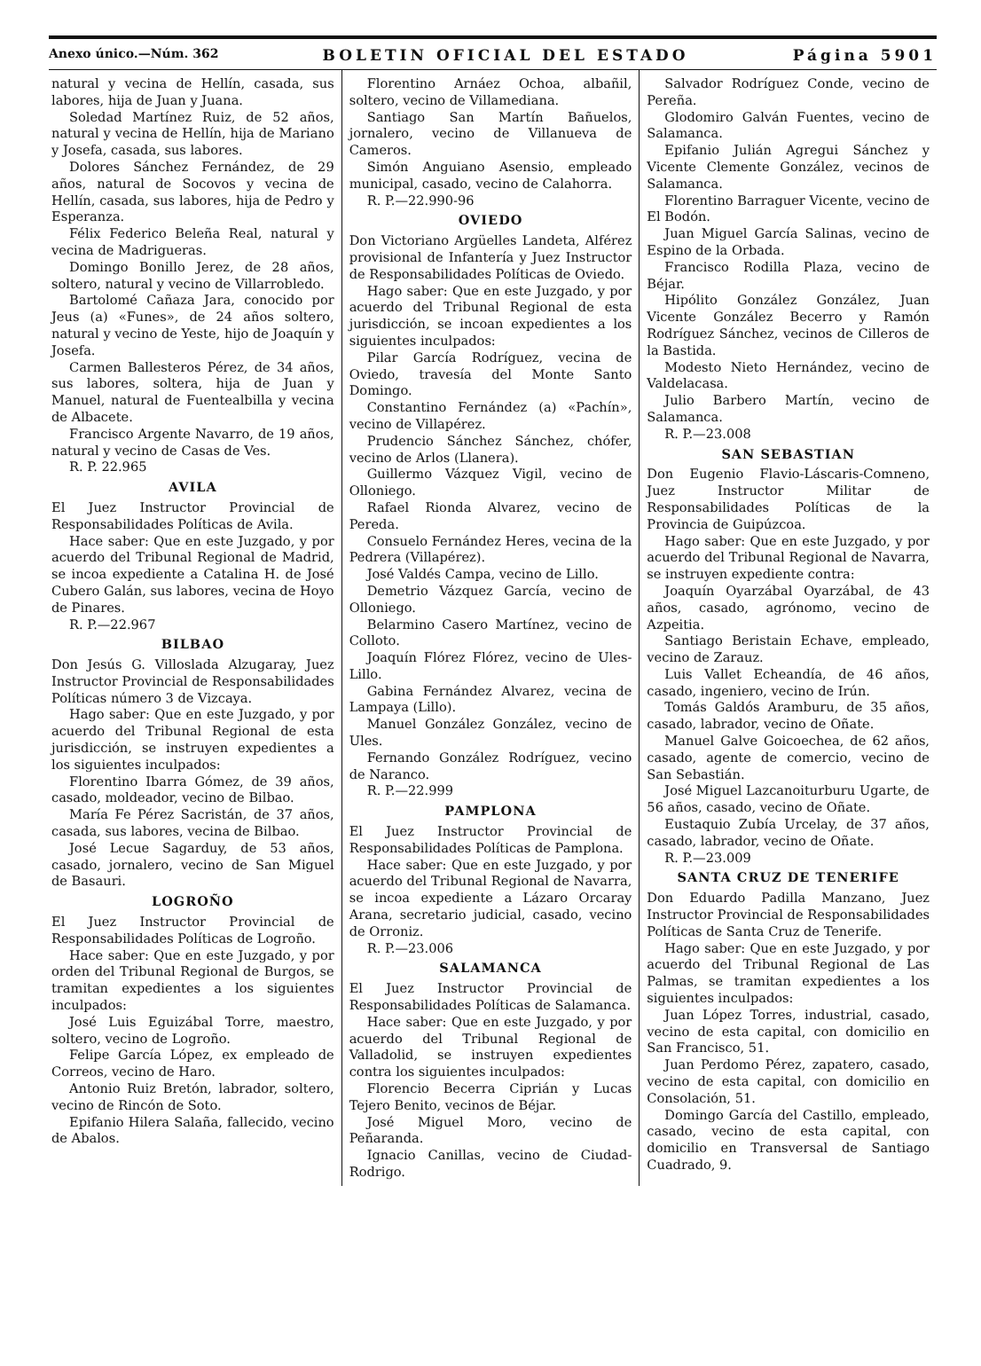Anexo único.—Núm. 362 BOLETIN OFICIAL DEL ESTADO Página 5901
natural y vecina de Hellín, casada, sus labores, hija de Juan y Juana.
Soledad Martínez Ruiz, de 52 años, natural y vecina de Hellín, hija de Mariano y Josefa, casada, sus labores.
Dolores Sánchez Fernández, de 29 años, natural de Socovos y vecina de Hellín, casada, sus labores, hija de Pedro y Esperanza.
Félix Federico Beleña Real, natural y vecina de Madrigueras.
Domingo Bonillo Jerez, de 28 años, soltero, natural y vecino de Villarrobledo.
Bartolomé Cañaza Jara, conocido por Jeus (a) «Funes», de 24 años soltero, natural y vecino de Yeste, hijo de Joaquín y Josefa.
Carmen Ballesteros Pérez, de 34 años, sus labores, soltera, hija de Juan y Manuel, natural de Fuentealbilla y vecina de Albacete.
Francisco Argente Navarro, de 19 años, natural y vecino de Casas de Ves.
R. P. 22.965
AVILA
El Juez Instructor Provincial de Responsabilidades Políticas de Avila.
Hace saber: Que en este Juzgado, y por acuerdo del Tribunal Regional de Madrid, se incoa expediente a Catalina H. de José Cubero Galán, sus labores, vecina de Hoyo de Pinares.
R. P.—22.967
BILBAO
Don Jesús G. Villosladа Alzugaray, Juez Instructor Provincial de Responsabilidades Políticas número 3 de Vizcaya.
Hago saber: Que en este Juzgado, y por acuerdo del Tribunal Regional de esta jurisdicción, se instruyen expedientes a los siguientes inculpados:
Florentino Ibarra Gómez, de 39 años, casado, moldeador, vecino de Bilbao.
María Fe Pérez Sacristán, de 37 años, casada, sus labores, vecina de Bilbao.
José Lecue Sagarduy, de 53 años, casado, jornalero, vecino de San Miguel de Basauri.
LOGROÑO
El Juez Instructor Provincial de Responsabilidades Políticas de Logroño.
Hace saber: Que en este Juzgado, y por orden del Tribunal Regional de Burgos, se tramitan expedientes a los siguientes inculpados:
José Luis Eguizábal Torre, maestro, soltero, vecino de Logroño.
Felipe García López, ex empleado de Correos, vecino de Haro.
Antonio Ruiz Bretón, labrador, soltero, vecino de Rincón de Soto.
Epifanio Hilera Salaña, fallecido, vecino de Abalos.
Florentino Arnáez Ochoa, albañil, soltero, vecino de Villamediana.
Santiago San Martín Bañuelos, jornalero, vecino de Villanueva de Cameros.
Simón Anguiano Asensio, empleado municipal, casado, vecino de Calahorra.
R. P.—22.990-96
OVIEDO
Don Victoriano Argüelles Landeta, Alférez provisional de Infantería y Juez Instructor de Responsabilidades Políticas de Oviedo.
Hago saber: Que en este Juzgado, y por acuerdo del Tribunal Regional de esta jurisdicción, se incoan expedientes a los siguientes inculpados:
Pilar García Rodríguez, vecina de Oviedo, travesía del Monte Santo Domingo.
Constantino Fernández (a) «Pachín», vecino de Villapérez.
Prudencio Sánchez Sánchez, chófer, vecino de Arlos (Llanera).
Guillermo Vázquez Vigil, vecino de Olloniego.
Rafael Rionda Alvarez, vecino de Pereda.
Consuelo Fernández Heres, vecina de la Pedrera (Villapérez).
José Valdés Campa, vecino de Lillo.
Demetrio Vázquez García, vecino de Olloniego.
Belarmino Casero Martínez, vecino de Colloto.
Joaquín Flórez Flórez, vecino de Ules-Lillo.
Gabina Fernández Alvarez, vecina de Lampaya (Lillo).
Manuel González González, vecino de Ules.
Fernando González Rodríguez, vecino de Naranco.
R. P.—22.999
PAMPLONA
El Juez Instructor Provincial de Responsabilidades Políticas de Pamplona.
Hace saber: Que en este Juzgado, y por acuerdo del Tribunal Regional de Navarra, se incoa expediente a Lázaro Orcaray Arana, secretario judicial, casado, vecino de Orroniz.
R. P.—23.006
SALAMANCA
El Juez Instructor Provincial de Responsabilidades Políticas de Salamanca.
Hace saber: Que en este Juzgado, y por acuerdo del Tribunal Regional de Valladolid, se instruyen expedientes contra los siguientes inculpados:
Florencio Becerra Ciprián y Lucas Tejero Benito, vecinos de Béjar.
José Miguel Moro, vecino de Peñaranda.
Ignacio Canillas, vecino de Ciudad-Rodrigo.
Salvador Rodríguez Conde, vecino de Pereña.
Glodomiro Galván Fuentes, vecino de Salamanca.
Epifanio Julián Agregui Sánchez y Vicente Clemente González, vecinos de Salamanca.
Florentino Barraguer Vicente, vecino de El Bodón.
Juan Miguel García Salinas, vecino de Espino de la Orbada.
Francisco Rodilla Plaza, vecino de Béjar.
Hipólito González González, Juan Vicente González Becerro y Ramón Rodríguez Sánchez, vecinos de Cilleros de la Bastida.
Modesto Nieto Hernández, vecino de Valdelacasa.
Julio Barbero Martín, vecino de Salamanca.
R. P.—23.008
SAN SEBASTIAN
Don Eugenio Flavio-Láscaris-Comneno, Juez Instructor Militar de Responsabilidades Políticas de la Provincia de Guipúzcoa.
Hago saber: Que en este Juzgado, y por acuerdo del Tribunal Regional de Navarra, se instruyen expediente contra:
Joaquín Oyarzábal Oyarzábal, de 43 años, casado, agrónomo, vecino de Azpeitia.
Santiago Beristain Echave, empleado, vecino de Zarauz.
Luis Vallet Echeandía, de 46 años, casado, ingeniero, vecino de Irún.
Tomás Galdós Aramburu, de 35 años, casado, labrador, vecino de Oñate.
Manuel Galve Goicoechea, de 62 años, casado, agente de comercio, vecino de San Sebastián.
José Miguel Lazcanoiturburu Ugarte, de 56 años, casado, vecino de Oñate.
Eustaquio Zubía Urcelay, de 37 años, casado, labrador, vecino de Oñate.
R. P.—23.009
SANTA CRUZ DE TENERIFE
Don Eduardo Padilla Manzano, Juez Instructor Provincial de Responsabilidades Políticas de Santa Cruz de Tenerife.
Hago saber: Que en este Juzgado, y por acuerdo del Tribunal Regional de Las Palmas, se tramitan expedientes a los siguientes inculpados:
Juan López Torres, industrial, casado, vecino de esta capital, con domicilio en San Francisco, 51.
Juan Perdomo Pérez, zapatero, casado, vecino de esta capital, con domicilio en Consolación, 51.
Domingo García del Castillo, empleado, casado, vecino de esta capital, con domicilio en Transversal de Santiago Cuadrado, 9.